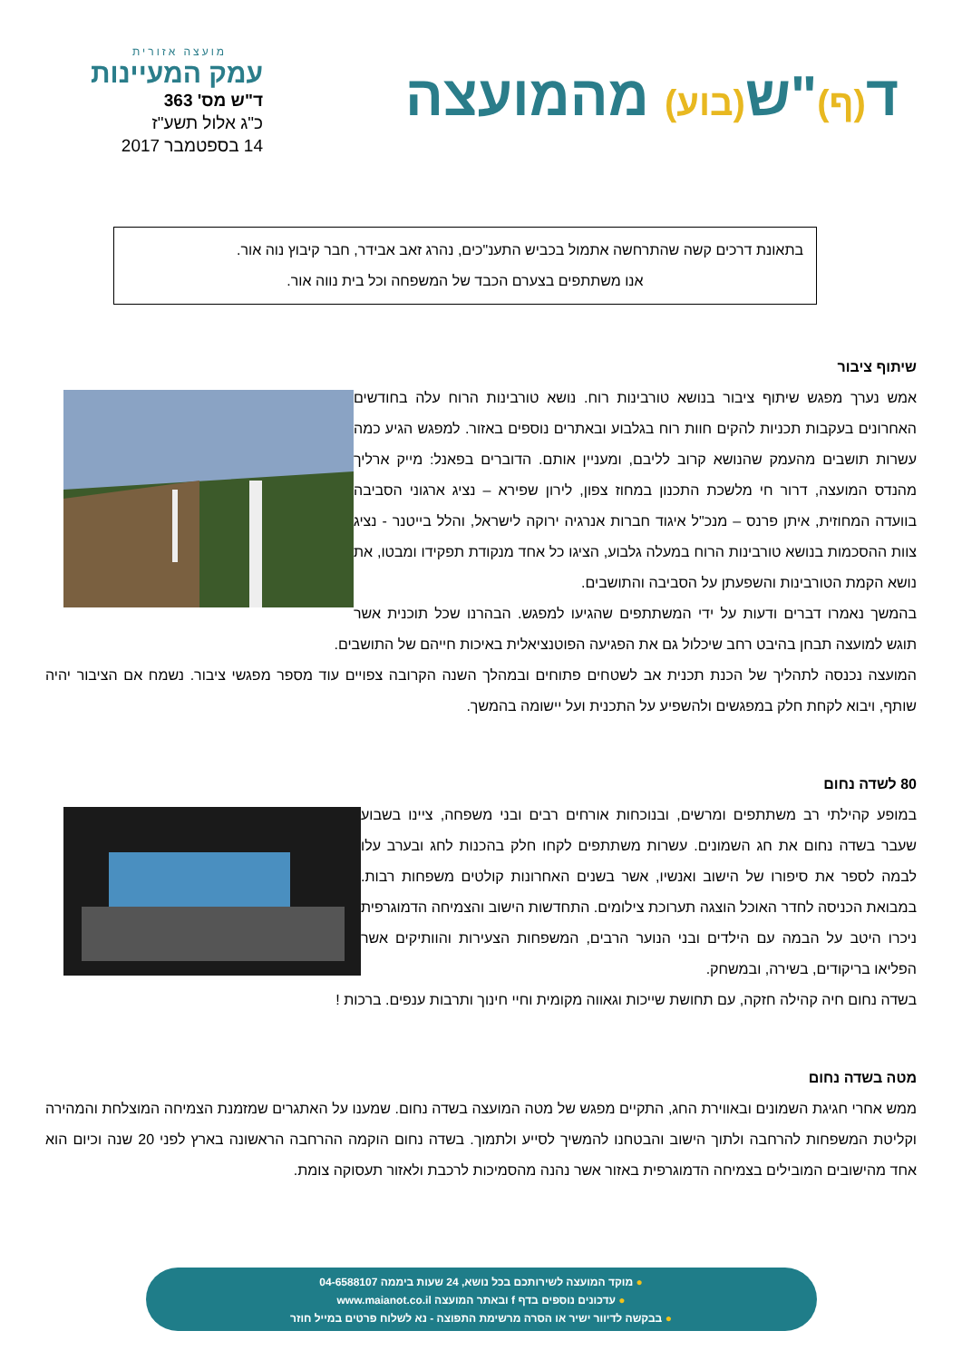ד(ף)"ש(בוע) מהמועצה
מועצה אזורית
עמק המעיינות
ד"ש מס' 363
כ"ג אלול תשע"ז
14 בספטמבר 2017
בתאונת דרכים קשה שהתרחשה אתמול בכביש התענ"כים, נהרג זאב אבידר, חבר קיבוץ נוה אור.
אנו משתתפים בצערם הכבד של המשפחה וכל בית נווה אור.
שיתוף ציבור
אמש נערך מפגש שיתוף ציבור בנושא טורבינות רוח. נושא טורבינות הרוח עלה בחודשים האחרונים בעקבות תכניות להקים חוות רוח בגלבוע ובאתרים נוספים באזור. למפגש הגיע כמה עשרות תושבים מהעמק שהנושא קרוב לליבם, ומעניין אותם. הדוברים בפאנל: מייק ארליך מהנדס המועצה, דרור חי מלשכת התכנון במחוז צפון, לירון שפירא – נציג ארגוני הסביבה בוועדה המחוזית, איתן פרנס – מנכ"ל איגוד חברות אנרגיה ירוקה לישראל, והלל בייטנר - נציג צוות ההסכמות בנושא טורבינות הרוח במעלה גלבוע, הציגו כל אחד מנקודת תפקידו ומבטו, את נושא הקמת הטורבינות והשפעתן על הסביבה והתושבים.
בהמשך נאמרו דברים ודעות על ידי המשתתפים שהגיעו למפגש. הבהרנו שכל תוכנית אשר תוגש למועצה תבחן בהיבט רחב שיכלול גם את הפגיעה הפוטנציאלית באיכות חייהם של התושבים.
המועצה נכנסה לתהליך של הכנת תכנית אב לשטחים פתוחים ובמהלך השנה הקרובה צפויים עוד מספר מפגשי ציבור. נשמח אם הציבור יהיה שותף, ויבוא לקחת חלק במפגשים ולהשפיע על התכנית ועל יישומה בהמשך.
80 לשדה נחום
במופע קהילתי רב משתתפים ומרשים, ובנוכחות אורחים רבים ובני משפחה, ציינו בשבוע שעבר בשדה נחום את חג השמונים. עשרות משתתפים לקחו חלק בהכנות לחג ובערב עלו לבמה לספר את סיפורו של הישוב ואנשיו, אשר בשנים האחרונות קולטים משפחות רבות. במבואת הכניסה לחדר האוכל הוצגה תערוכת צילומים. התחדשות הישוב והצמיחה הדמוגרפית ניכרו היטב על הבמה עם הילדים ובני הנוער הרבים, המשפחות הצעירות והוותיקים אשר הפליאו בריקודים, בשירה, ובמשחק.
בשדה נחום חיה קהילה חזקה, עם תחושת שייכות וגאווה מקומית וחיי חינוך ותרבות ענפים. ברכות !
מטה בשדה נחום
ממש אחרי חגיגת השמונים ובאווירת החג, התקיים מפגש של מטה המועצה בשדה נחום. שמענו על האתגרים שמזמנת הצמיחה המוצלחת והמהירה וקליטת המשפחות להרחבה ולתוך הישוב והבטחנו להמשיך לסייע ולתמוך. בשדה נחום הוקמה ההרחבה הראשונה בארץ לפני 20 שנה וכיום הוא אחד מהישובים המובילים בצמיחה הדמוגרפית באזור אשר נהנה מהסמיכות לרכבת ולאזור תעסוקה צומת.
● מוקד המועצה לשירותכם בכל נושא, 24 שעות ביממה 04-6588107
● עדכונים נוספים בדף f ובאתר המועצה www.maianot.co.il
● בבקשה לדיוור ישיר או הסרה מרשימת התפוצה - נא לשלוח פרטים במייל חוזר